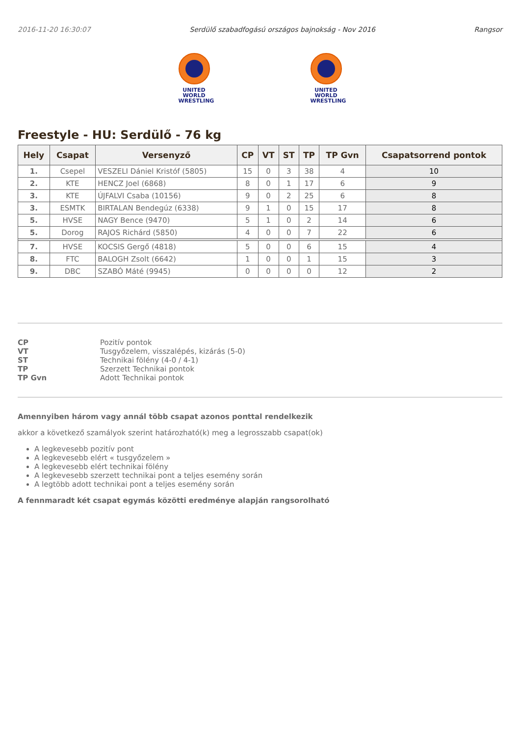2016-11-20 16:30:07 Serdülő szabadfogású országos bajnokság - Nov 2016 Rangsor
UNITED WORLD
WRESTLING
UNITED WORLD
WRESTLING
Freestyle - HU: Serdülő - 76 kg
| Hely | Csapat | Versenyző | CP | VT | ST | TP | TP Gvn | Csapatsorrend pontok |
| --- | --- | --- | --- | --- | --- | --- | --- | --- |
| 1. | Csepel | VESZELI Dániel Kristóf (5805) | 15 | 0 | 3 | 38 | 4 | 10 |
| 2. | KTE | HENCZ Joel (6868) | 8 | 0 | 1 | 17 | 6 | 9 |
| 3. | KTE | ÚJFALVI Csaba (10156) | 9 | 0 | 2 | 25 | 6 | 8 |
| 3. | ESMTK | BIRTALAN Bendegúz (6338) | 9 | 1 | 0 | 15 | 17 | 8 |
| 5. | HVSE | NAGY Bence (9470) | 5 | 1 | 0 | 2 | 14 | 6 |
| 5. | Dorog | RAJOS Richárd (5850) | 4 | 0 | 0 | 7 | 22 | 6 |
| 7. | HVSE | KOCSIS Gergő (4818) | 5 | 0 | 0 | 6 | 15 | 4 |
| 8. | FTC | BALOGH Zsolt (6642) | 1 | 0 | 0 | 1 | 15 | 3 |
| 9. | DBC | SZABÓ Máté (9945) | 0 | 0 | 0 | 0 | 12 | 2 |
CP Pozitív pontok VT Tusgyőzelem, visszalépés, kizárás (5-0) ST Technikai fölény (4-0 / 4-1) TP Szerzett Technikai pontok TP Gvn Adott Technikai pontok
Amennyiben három vagy annál több csapat azonos ponttal rendelkezik
akkor a következő szamályok szerint határozható(k) meg a legrosszabb csapat(ok)
A legkevesebb pozitív pont
A legkevesebb elért « tusgyőzelem »
A legkevesebb elért technikai fölény
A legkevesebb szerzett technikai pont a teljes esemény során
A legtöbb adott technikai pont a teljes esemény során
A fennmaradt két csapat egymás közötti eredménye alapján rangsorolható